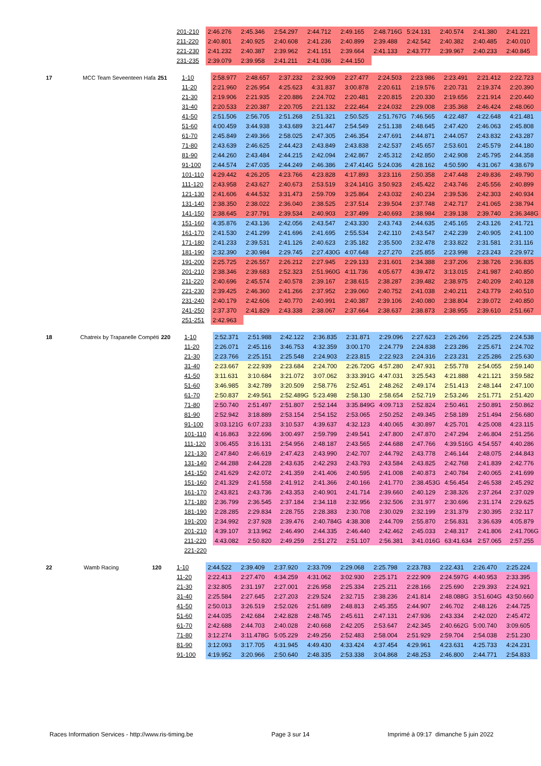| | | | 201-210 | 2:46.276 | 2:45.346 | 2:54.297 | 2:44.712 | 2:49.165 | 2:48.716G | 5:24.131 | 2:40.574 | 2:41.380 | 2:41.221 |
| | | | 211-220 | 2:40.801 | 2:40.925 | 2:40.608 | 2:41.236 | 2:40.899 | 2:39.488 | 2:42.542 | 2:40.382 | 2:40.485 | 2:40.010 |
| | | | 221-230 | 2:41.232 | 2:40.387 | 2:39.962 | 2:41.151 | 2:39.664 | 2:41.133 | 2:43.777 | 2:39.967 | 2:40.233 | 2:40.845 |
| | | | 231-235 | 2:39.079 | 2:39.958 | 2:41.211 | 2:41.036 | 2:44.150 | | | | | |
| 17 | MCC Team Seveenteen Hafa | 251 | 1-10 | 2:58.977 | 2:48.657 | 2:37.232 | 2:32.909 | 2:27.477 | 2:24.503 | 2:23.986 | 2:23.491 | 2:21.412 | 2:22.723 |
| | | | 11-20 | 2:21.960 | 2:26.954 | 4:25.623 | 4:31.837 | 3:00.878 | 2:20.611 | 2:19.576 | 2:20.731 | 2:19.374 | 2:20.390 |
| | | | 21-30 | 2:19.906 | 2:21.935 | 2:20.886 | 2:24.702 | 2:20.481 | 2:20.815 | 2:20.330 | 2:19.656 | 2:21.914 | 2:20.440 |
| | | | 31-40 | 2:20.533 | 2:20.387 | 2:20.705 | 2:21.132 | 2:22.464 | 2:24.032 | 2:29.008 | 2:35.368 | 2:46.424 | 2:48.060 |
| | | | 41-50 | 2:51.506 | 2:56.705 | 2:51.268 | 2:51.321 | 2:50.525 | 2:51.767G | 7:46.565 | 4:22.487 | 4:22.648 | 4:21.481 |
| | | | 51-60 | 4:00.459 | 3:44.938 | 3:43.689 | 3:21.447 | 2:54.549 | 2:51.138 | 2:48.645 | 2:47.420 | 2:46.063 | 2:45.808 |
| | | | 61-70 | 2:45.849 | 2:49.366 | 2:58.025 | 2:47.305 | 2:46.354 | 2:47.691 | 2:44.871 | 2:44.057 | 2:43.832 | 2:43.287 |
| | | | 71-80 | 2:43.639 | 2:46.625 | 2:44.423 | 2:43.849 | 2:43.838 | 2:42.537 | 2:45.657 | 2:53.601 | 2:45.579 | 2:44.180 |
| | | | 81-90 | 2:44.260 | 2:43.484 | 2:44.215 | 2:42.094 | 2:42.867 | 2:45.312 | 2:42.850 | 2:42.908 | 2:45.795 | 2:44.358 |
| | | | 91-100 | 2:44.574 | 2:47.035 | 2:44.249 | 2:46.386 | 2:47.414G | 5:24.036 | 4:28.162 | 4:50.590 | 4:31.067 | 4:38.679 |
| | | | 101-110 | 4:29.442 | 4:26.205 | 4:23.766 | 4:23.828 | 4:17.893 | 3:23.116 | 2:50.358 | 2:47.448 | 2:49.836 | 2:49.790 |
| | | | 111-120 | 2:43.958 | 2:43.627 | 2:40.673 | 2:53.519 | 3:24.141G | 3:50.923 | 2:45.422 | 2:43.746 | 2:45.556 | 2:40.899 |
| | | | 121-130 | 2:41.606 | 4:44.532 | 3:31.473 | 2:59.709 | 3:25.864 | 2:43.032 | 2:40.234 | 2:39.536 | 2:42.303 | 2:40.934 |
| | | | 131-140 | 2:38.350 | 2:38.022 | 2:36.040 | 2:38.525 | 2:37.514 | 2:39.504 | 2:37.748 | 2:42.717 | 2:41.065 | 2:38.794 |
| | | | 141-150 | 2:38.645 | 2:37.791 | 2:39.534 | 2:40.903 | 2:37.499 | 2:40.693 | 2:38.984 | 2:39.138 | 2:39.740 | 2:36.348G |
| | | | 151-160 | 4:35.876 | 2:43.136 | 2:42.056 | 2:43.547 | 2:43.330 | 2:43.743 | 2:44.635 | 2:45.165 | 2:43.126 | 2:41.721 |
| | | | 161-170 | 2:41.530 | 2:41.299 | 2:41.696 | 2:41.695 | 2:55.534 | 2:42.110 | 2:43.547 | 2:42.239 | 2:40.905 | 2:41.100 |
| | | | 171-180 | 2:41.233 | 2:39.531 | 2:41.126 | 2:40.623 | 2:35.182 | 2:35.500 | 2:32.478 | 2:33.822 | 2:31.581 | 2:31.116 |
| | | | 181-190 | 2:32.390 | 2:30.984 | 2:29.745 | 2:27.430G | 4:07.648 | 2:27.270 | 2:25.855 | 2:23.998 | 2:23.243 | 2:29.972 |
| | | | 191-200 | 2:25.725 | 2:26.557 | 2:26.212 | 2:27.945 | 2:29.133 | 2:31.601 | 2:34.388 | 2:37.206 | 2:38.726 | 2:36.835 |
| | | | 201-210 | 2:38.346 | 2:39.683 | 2:52.323 | 2:51.960G | 4:11.736 | 4:05.677 | 4:39.472 | 3:13.015 | 2:41.987 | 2:40.850 |
| | | | 211-220 | 2:40.696 | 2:45.574 | 2:40.578 | 2:39.167 | 2:38.615 | 2:38.287 | 2:39.482 | 2:38.975 | 2:40.209 | 2:40.128 |
| | | | 221-230 | 2:39.425 | 2:46.360 | 2:41.266 | 2:37.952 | 2:39.060 | 2:40.752 | 2:41.038 | 2:40.211 | 2:43.779 | 2:40.510 |
| | | | 231-240 | 2:40.179 | 2:42.606 | 2:40.770 | 2:40.991 | 2:40.387 | 2:39.106 | 2:40.080 | 2:38.804 | 2:39.072 | 2:40.850 |
| | | | 241-250 | 2:37.370 | 2:41.829 | 2:43.338 | 2:38.067 | 2:37.664 | 2:38.637 | 2:38.873 | 2:38.955 | 2:39.610 | 2:51.667 |
| | | | 251-251 | 2:42.963 | | | | | | | | | |
| 18 | Chatreix by Trapanelle Compéti | 220 | 1-10 | 2:52.371 | 2:51.988 | 2:42.122 | 2:36.835 | 2:31.871 | 2:29.096 | 2:27.623 | 2:26.266 | 2:25.225 | 2:24.538 |
| | | | 11-20 | 2:26.071 | 2:45.116 | 3:46.753 | 4:32.359 | 3:00.170 | 2:24.779 | 2:24.838 | 2:23.286 | 2:25.671 | 2:24.702 |
| | | | 21-30 | 2:23.766 | 2:25.151 | 2:25.548 | 2:24.903 | 2:23.815 | 2:22.923 | 2:24.316 | 2:23.231 | 2:25.286 | 2:25.630 |
| | | | 31-40 | 2:23.667 | 2:22.939 | 2:23.684 | 2:24.700 | 2:26.720G | 4:57.280 | 2:47.931 | 2:55.778 | 2:54.055 | 2:59.140 |
| | | | 41-50 | 3:11.631 | 3:10.684 | 3:21.072 | 3:07.062 | 3:33.391G | 4:47.031 | 3:25.543 | 4:21.888 | 4:21.121 | 3:59.582 |
| | | | 51-60 | 3:46.985 | 3:42.789 | 3:20.509 | 2:58.776 | 2:52.451 | 2:48.262 | 2:49.174 | 2:51.413 | 2:48.144 | 2:47.100 |
| | | | 61-70 | 2:50.837 | 2:49.561 | 2:52.489G | 5:23.498 | 2:58.130 | 2:58.654 | 2:52.719 | 2:53.246 | 2:51.771 | 2:51.420 |
| | | | 71-80 | 2:50.740 | 2:51.497 | 2:51.807 | 2:52.144 | 3:35.849G | 4:09.713 | 2:52.824 | 2:50.461 | 2:50.891 | 2:50.862 |
| | | | 81-90 | 2:52.942 | 3:18.889 | 2:53.154 | 2:54.152 | 2:53.065 | 2:50.252 | 2:49.345 | 2:58.189 | 2:51.494 | 2:56.680 |
| | | | 91-100 | 3:03.121G | 6:07.233 | 3:10.537 | 4:39.637 | 4:32.123 | 4:40.065 | 4:30.897 | 4:25.701 | 4:25.008 | 4:23.115 |
| | | | 101-110 | 4:16.863 | 3:22.696 | 3:00.497 | 2:59.799 | 2:49.541 | 2:47.800 | 2:47.870 | 2:47.294 | 2:46.804 | 2:51.256 |
| | | | 111-120 | 3:06.455 | 3:16.131 | 2:54.956 | 2:48.187 | 2:43.565 | 2:44.688 | 2:47.766 | 4:39.516G | 4:54.557 | 4:40.286 |
| | | | 121-130 | 2:47.840 | 2:46.619 | 2:47.423 | 2:43.990 | 2:42.707 | 2:44.792 | 2:43.778 | 2:46.144 | 2:48.075 | 2:44.843 |
| | | | 131-140 | 2:44.288 | 2:44.228 | 2:43.635 | 2:42.293 | 2:43.793 | 2:43.584 | 2:43.825 | 2:42.768 | 2:41.839 | 2:42.776 |
| | | | 141-150 | 2:41.629 | 2:42.072 | 2:41.359 | 2:41.406 | 2:40.595 | 2:41.008 | 2:40.873 | 2:40.784 | 2:40.065 | 2:41.699 |
| | | | 151-160 | 2:41.329 | 2:41.558 | 2:41.912 | 2:41.366 | 2:40.166 | 2:41.770 | 2:38.453G | 4:56.454 | 2:46.538 | 2:45.292 |
| | | | 161-170 | 2:43.821 | 2:43.736 | 2:43.353 | 2:40.901 | 2:41.714 | 2:39.660 | 2:40.129 | 2:38.326 | 2:37.264 | 2:37.029 |
| | | | 171-180 | 2:36.799 | 2:36.545 | 2:37.184 | 2:34.118 | 2:32.956 | 2:32.506 | 2:31.977 | 2:30.696 | 2:31.174 | 2:29.625 |
| | | | 181-190 | 2:28.285 | 2:29.834 | 2:28.755 | 2:28.383 | 2:30.708 | 2:30.029 | 2:32.199 | 2:31.379 | 2:30.395 | 2:32.117 |
| | | | 191-200 | 2:34.992 | 2:37.928 | 2:39.476 | 2:40.784G | 4:38.308 | 2:44.709 | 2:55.870 | 2:56.831 | 3:36.639 | 4:05.879 |
| | | | 201-210 | 4:39.107 | 3:13.962 | 2:46.490 | 2:44.335 | 2:46.440 | 2:42.462 | 2:45.033 | 2:48.317 | 2:41.806 | 2:41.706G |
| | | | 211-220 | 4:43.082 | 2:50.820 | 2:49.259 | 2:51.272 | 2:51.107 | 2:56.381 | 3:41.016G | 63:41.634 | 2:57.065 | 2:57.255 |
| | | | 221-220 | | | | | | | | | | |
| 22 | Wamb Racing | 120 | 1-10 | 2:44.522 | 2:39.409 | 2:37.920 | 2:33.709 | 2:29.068 | 2:25.798 | 2:23.783 | 2:22.431 | 2:26.470 | 2:25.224 |
| | | | 11-20 | 2:22.413 | 2:27.470 | 4:34.259 | 4:31.062 | 3:02.930 | 2:25.171 | 2:22.909 | 2:24.597G | 4:40.953 | 2:33.395 |
| | | | 21-30 | 2:32.805 | 2:31.197 | 2:27.001 | 2:26.958 | 2:25.334 | 2:25.211 | 2:28.166 | 2:25.690 | 2:29.393 | 2:24.921 |
| | | | 31-40 | 2:25.584 | 2:27.645 | 2:27.203 | 2:29.524 | 2:32.715 | 2:38.236 | 2:41.814 | 2:48.088G | 3:51.604G | 43:50.660 |
| | | | 41-50 | 2:50.013 | 3:26.519 | 2:52.026 | 2:51.689 | 2:48.813 | 2:45.355 | 2:44.907 | 2:46.702 | 2:48.126 | 2:44.725 |
| | | | 51-60 | 2:44.035 | 2:42.684 | 2:42.828 | 2:48.745 | 2:45.611 | 2:47.131 | 2:47.936 | 2:43.334 | 2:42.020 | 2:45.472 |
| | | | 61-70 | 2:42.688 | 2:44.703 | 2:40.028 | 2:40.668 | 2:42.205 | 2:53.647 | 2:42.345 | 2:40.662G | 5:00.740 | 3:09.605 |
| | | | 71-80 | 3:12.274 | 3:11.478G | 5:05.229 | 2:49.256 | 2:52.483 | 2:58.004 | 2:51.929 | 2:59.704 | 2:54.038 | 2:51.230 |
| | | | 81-90 | 3:12.093 | 3:17.705 | 4:31.945 | 4:49.430 | 4:33.424 | 4:37.454 | 4:29.961 | 4:23.631 | 4:25.733 | 4:24.231 |
| | | | 91-100 | 4:19.952 | 3:20.966 | 2:50.640 | 2:48.335 | 2:53.338 | 3:04.868 | 2:48.253 | 2:46.800 | 2:44.771 | 2:54.833 |
Races Information Services - http://www.ris-timing.be Page 3 sur 14 Imprimé à 09:17 dimanche 5 juin 2022